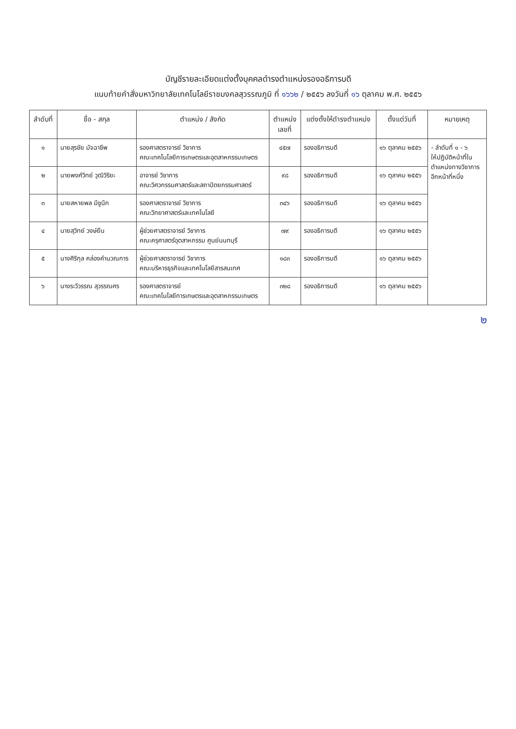บัญชีรายละเอียดแต่งตั้งบุคคลดำรงตำแหน่งรองอธิการบดี
แนบท้ายคำสั่งมหาวิทยาลัยเทคโนโลยีราชมงคลสุวรรณภูมิ ที่ ๑๖๖๒ / ๒๕๕๖ ลงวันที่ ๑๖ ตุลาคม พ.ศ. ๒๕๕๖
| ลำดับที่ | ชื่อ - สกุล | ตำแหน่ง / สังกัด | ตำแหน่ง เลขที่ | แต่งตั้งให้ดำรงตำแหน่ง | ตั้งแต่วันที่ | หมายเหตุ |
| --- | --- | --- | --- | --- | --- | --- |
| ๑ | นายสุรชัย มัจฉาชีพ | รองศาสตราจารย์ วิชาการ คณะเทคโนโลยีการเกษตรและอุตสาหกรรมเกษตร | ๔๕๗ | รองอธิการบดี | ๑๖ ตุลาคม ๒๕๕๖ | - ลำดับที่ ๑ - ๖ ให้ปฏิบัติหน้าที่ใน ตำแหน่งทางวิชาการ อีกหน้าที่หนึ่ง |
| ๒ | นายพงศ์วิทย์ วุฒิวิริยะ | อาจารย์ วิชาการ คณะวิศวกรรมศาสตร์และสถาปัตยกรรมศาสตร์ | ๙๘ | รองอธิการบดี | ๑๖ ตุลาคม ๒๕๕๖ | |
| ๓ | นายสหายพล มีชูนึก | รองศาสตราจารย์ วิชาการ คณะวิทยาศาสตร์และเทคโนโลยี | ๓๔๖ | รองอธิการบดี | ๑๖ ตุลาคม ๒๕๕๖ | |
| ๔ | นายสุวิทย์ วงษ์ยืน | ผู้ช่วยศาสตราจารย์ วิชาการ คณะครุศาสตร์อุตสาหกรรม ศูนย์นนทบุรี | ๗๙ | รองอธิการบดี | ๑๖ ตุลาคม ๒๕๕๖ | |
| ๕ | นางศิริกุล คล่องคำนวณการ | ผู้ช่วยศาสตราจารย์ วิชาการ คณะบริหารธุรกิจและเทคโนโลยีสารสนเทศ | ๑๘๓ | รองอธิการบดี | ๑๖ ตุลาคม ๒๕๕๖ | |
| ๖ | นางระวีวรรณ สุวรรณศร | รองศาสตราจารย์ คณะเทคโนโลยีการเกษตรและอุตสาหกรรมเกษตร | ๓๒๘ | รองอธิการบดี | ๑๖ ตุลาคม ๒๕๕๖ | |
๒